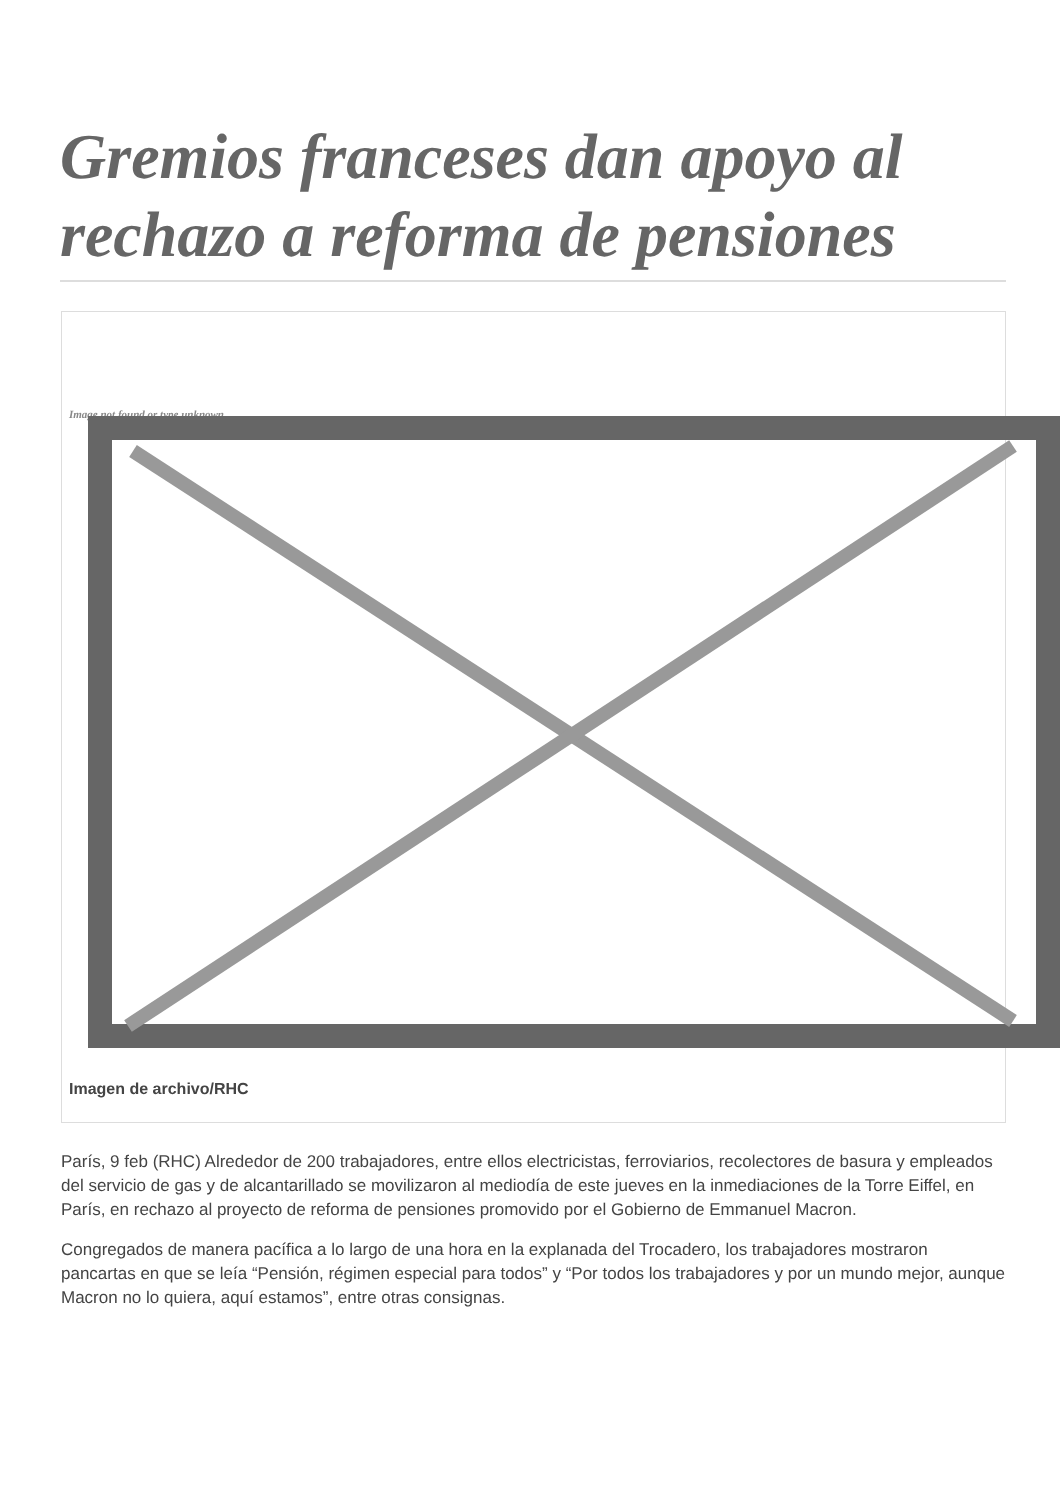Gremios franceses dan apoyo al rechazo a reforma de pensiones
Image not found or type unknown
Imagen de archivo/RHC
París, 9 feb (RHC) Alrededor de 200 trabajadores, entre ellos electricistas, ferroviarios, recolectores de basura y empleados del servicio de gas y de alcantarillado se movilizaron al mediodía de este jueves en la inmediaciones de la Torre Eiffel, en París, en rechazo al proyecto de reforma de pensiones promovido por el Gobierno de Emmanuel Macron.
Congregados de manera pacífica a lo largo de una hora en la explanada del Trocadero, los trabajadores mostraron pancartas en que se leía “Pensión, régimen especial para todos” y “Por todos los trabajadores y por un mundo mejor, aunque Macron no lo quiera, aquí estamos”, entre otras consignas.